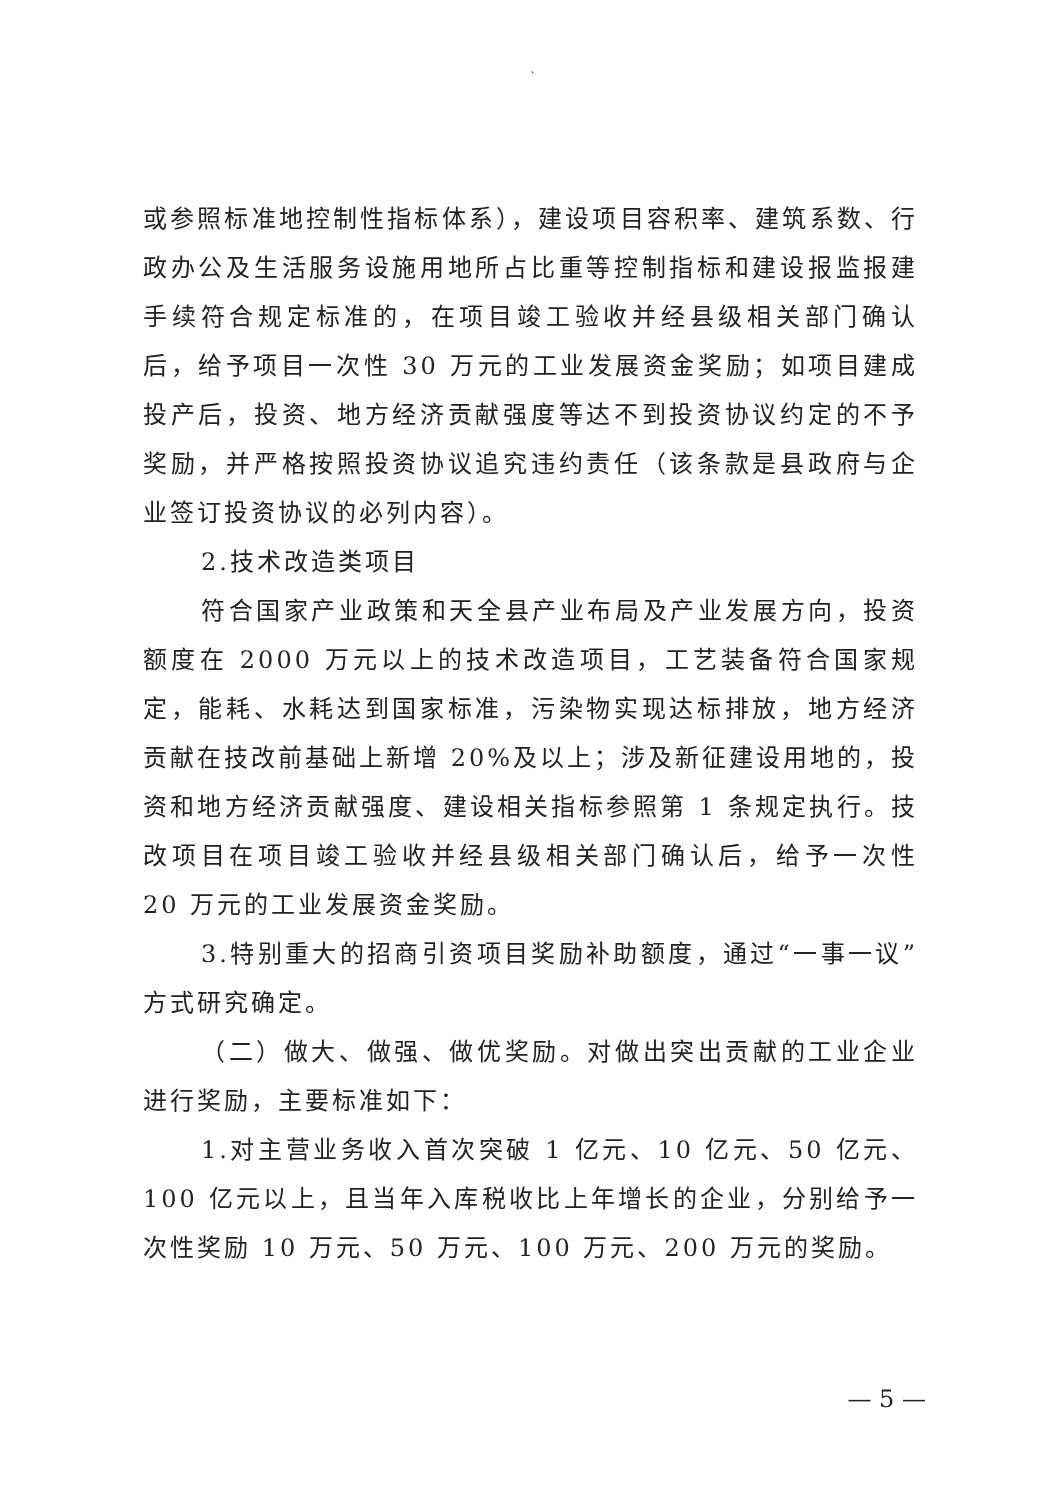`
或参照标准地控制性指标体系），建设项目容积率、建筑系数、行政办公及生活服务设施用地所占比重等控制指标和建设报监报建手续符合规定标准的，在项目竣工验收并经县级相关部门确认后，给予项目一次性 30 万元的工业发展资金奖励；如项目建成投产后，投资、地方经济贡献强度等达不到投资协议约定的不予奖励，并严格按照投资协议追究违约责任（该条款是县政府与企业签订投资协议的必列内容）。
2.技术改造类项目
符合国家产业政策和天全县产业布局及产业发展方向，投资额度在 2000 万元以上的技术改造项目，工艺装备符合国家规定，能耗、水耗达到国家标准，污染物实现达标排放，地方经济贡献在技改前基础上新增 20%及以上；涉及新征建设用地的，投资和地方经济贡献强度、建设相关指标参照第 1 条规定执行。技改项目在项目竣工验收并经县级相关部门确认后，给予一次性 20 万元的工业发展资金奖励。
3.特别重大的招商引资项目奖励补助额度，通过“一事一议”方式研究确定。
（二）做大、做强、做优奖励。对做出突出贡献的工业企业进行奖励，主要标准如下：
1.对主营业务收入首次突破 1 亿元、10 亿元、50 亿元、100 亿元以上，且当年入库税收比上年增长的企业，分别给予一次性奖励 10 万元、50 万元、100 万元、200 万元的奖励。
— 5 —